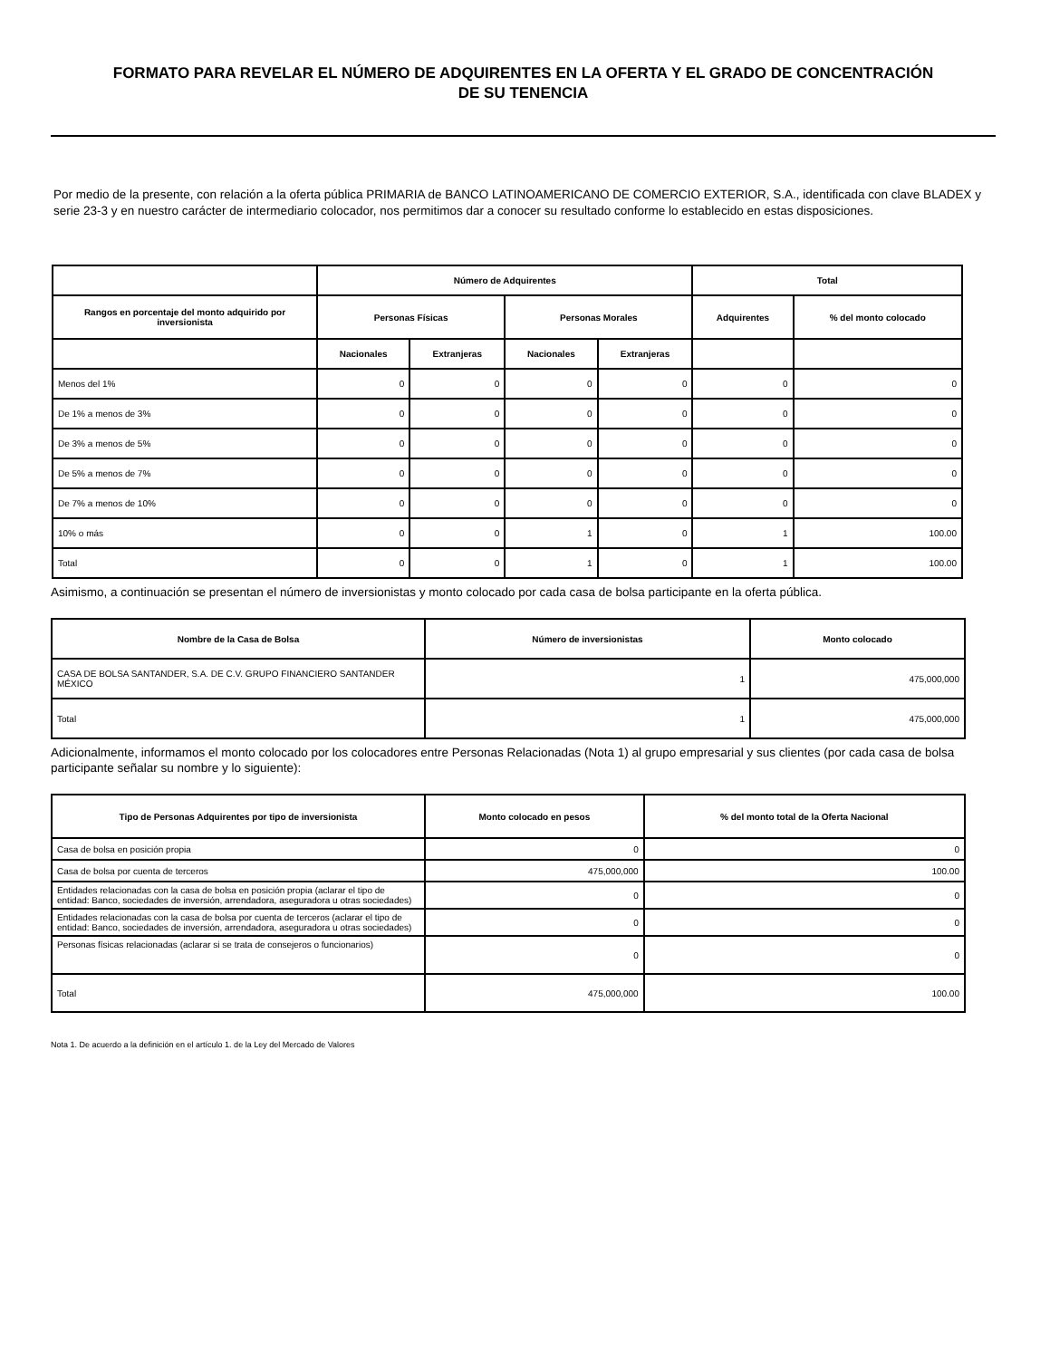FORMATO PARA REVELAR EL NÚMERO DE ADQUIRENTES EN LA OFERTA Y EL GRADO DE CONCENTRACIÓN
DE SU TENENCIA
Por medio de la presente, con relación a la oferta pública PRIMARIA de BANCO LATINOAMERICANO DE COMERCIO EXTERIOR, S.A., identificada con clave BLADEX y serie 23-3 y en nuestro carácter de intermediario colocador, nos permitimos dar a conocer su resultado conforme lo establecido en estas disposiciones.
| | Número de Adquirentes | | | | Total | |
| --- | --- | --- | --- | --- | --- | --- |
| Rangos en porcentaje del monto adquirido por inversionista | Personas Físicas | | Personas Morales | | Adquirentes | % del monto colocado |
| | Nacionales | Extranjeras | Nacionales | Extranjeras | | |
| Menos del 1% | 0 | 0 | 0 | 0 | 0 | 0 |
| De 1% a menos de 3% | 0 | 0 | 0 | 0 | 0 | 0 |
| De 3% a menos de 5% | 0 | 0 | 0 | 0 | 0 | 0 |
| De 5% a menos de 7% | 0 | 0 | 0 | 0 | 0 | 0 |
| De 7% a menos de 10% | 0 | 0 | 0 | 0 | 0 | 0 |
| 10% o más | 0 | 0 | 1 | 0 | 1 | 100.00 |
| Total | 0 | 0 | 1 | 0 | 1 | 100.00 |
Asimismo, a continuación se presentan el número de inversionistas y monto colocado por cada casa de bolsa participante en la oferta pública.
| Nombre de la Casa de Bolsa | Número de inversionistas | Monto colocado |
| --- | --- | --- |
| CASA DE BOLSA SANTANDER, S.A. DE C.V. GRUPO FINANCIERO SANTANDER MÉXICO | 1 | 475,000,000 |
| Total | 1 | 475,000,000 |
Adicionalmente, informamos el monto colocado por los colocadores entre Personas Relacionadas (Nota 1) al grupo empresarial y sus clientes (por cada casa de bolsa participante señalar su nombre y lo siguiente):
| Tipo de Personas Adquirentes por tipo de inversionista | Monto colocado en pesos | % del monto total de la Oferta Nacional |
| --- | --- | --- |
| Casa de bolsa en posición propia | 0 | 0 |
| Casa de bolsa por cuenta de terceros | 475,000,000 | 100.00 |
| Entidades relacionadas con la casa de bolsa en posición propia (aclarar el tipo de entidad: Banco, sociedades de inversión, arrendadora, aseguradora u otras sociedades) | 0 | 0 |
| Entidades relacionadas con la casa de bolsa por cuenta de terceros (aclarar el tipo de entidad: Banco, sociedades de inversión, arrendadora, aseguradora u otras sociedades) | 0 | 0 |
| Personas físicas relacionadas (aclarar si se trata de consejeros o funcionarios) | 0 | 0 |
| Total | 475,000,000 | 100.00 |
Nota 1. De acuerdo a la definición en el artículo 1. de la Ley del Mercado de Valores